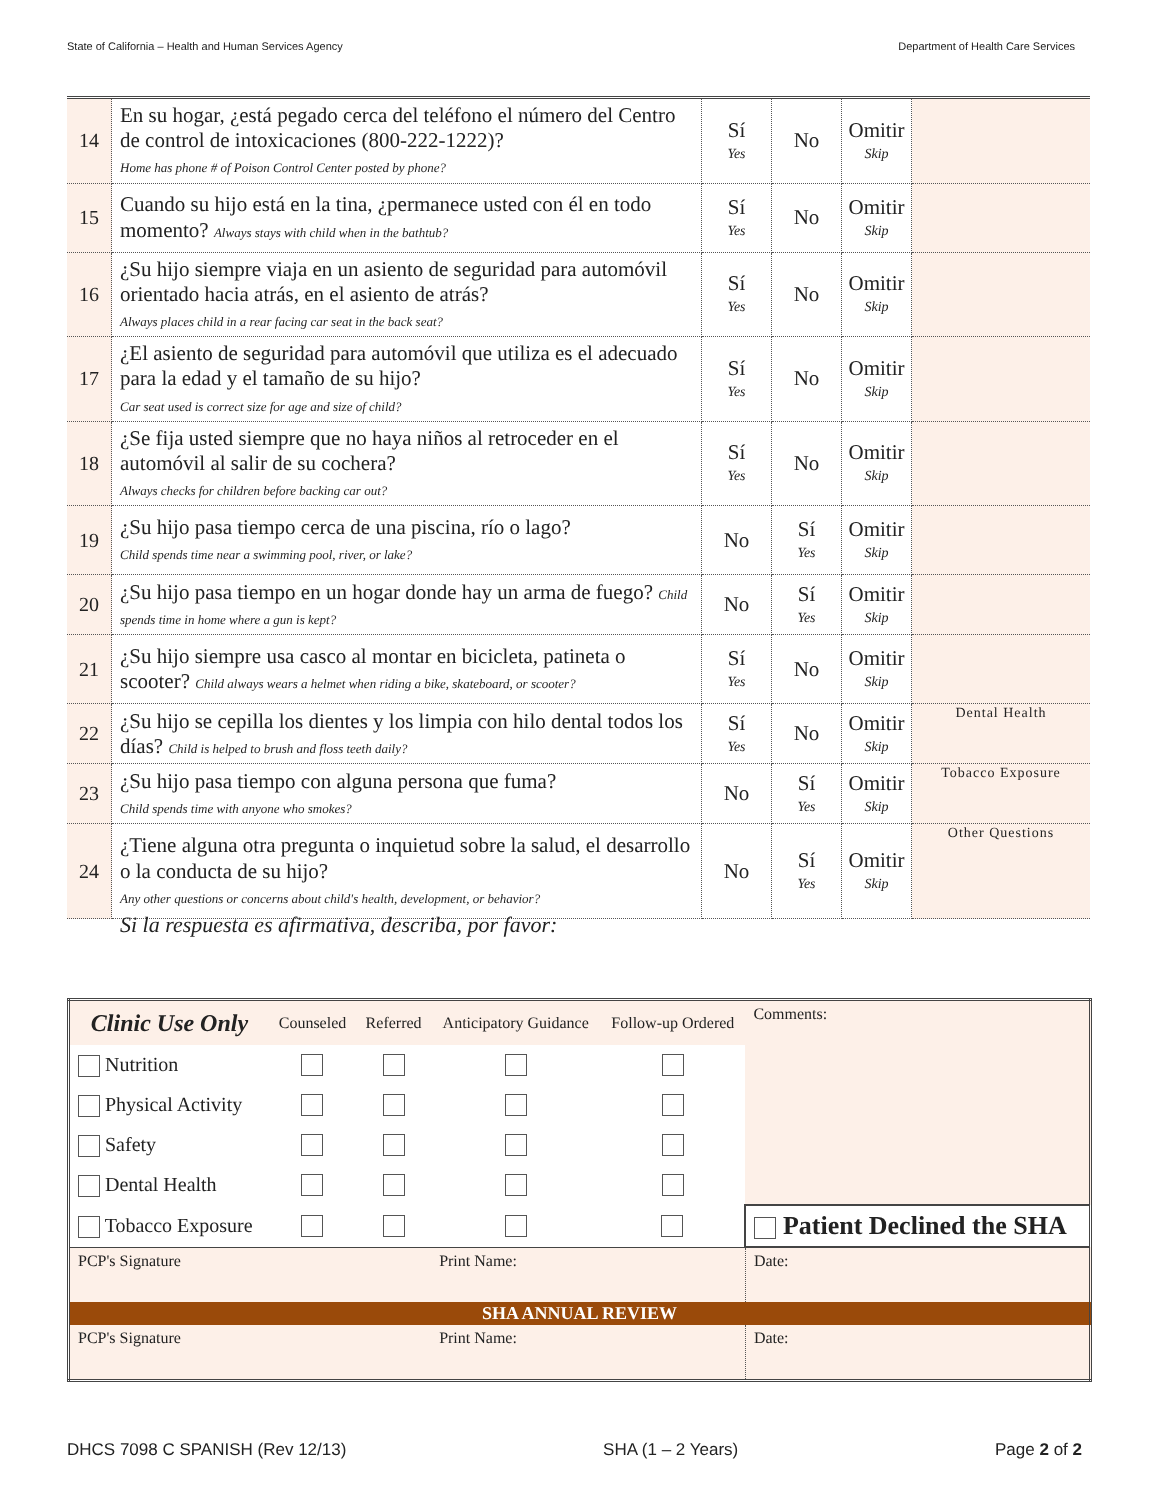State of California – Health and Human Services Agency Department of Health Care Services
| 14 | En su hogar, ¿está pegado cerca del teléfono el número del Centro de control de intoxicaciones (800-222-1222)? Home has phone # of Poison Control Center posted by phone? | Sí Yes | No | Omitir Skip | |
| 15 | Cuando su hijo está en la tina, ¿permanece usted con él en todo momento? Always stays with child when in the bathtub? | Sí Yes | No | Omitir Skip | |
| 16 | ¿Su hijo siempre viaja en un asiento de seguridad para automóvil orientado hacia atrás, en el asiento de atrás? Always places child in a rear facing car seat in the back seat? | Sí Yes | No | Omitir Skip | |
| 17 | ¿El asiento de seguridad para automóvil que utiliza es el adecuado para la edad y el tamaño de su hijo? Car seat used is correct size for age and size of child? | Sí Yes | No | Omitir Skip | |
| 18 | ¿Se fija usted siempre que no haya niños al retroceder en el automóvil al salir de su cochera? Always checks for children before backing car out? | Sí Yes | No | Omitir Skip | |
| 19 | ¿Su hijo pasa tiempo cerca de una piscina, río o lago? Child spends time near a swimming pool, river, or lake? | No | Sí Yes | Omitir Skip | |
| 20 | ¿Su hijo pasa tiempo en un hogar donde hay un arma de fuego? Child spends time in home where a gun is kept? | No | Sí Yes | Omitir Skip | |
| 21 | ¿Su hijo siempre usa casco al montar en bicicleta, patineta o scooter? Child always wears a helmet when riding a bike, skateboard, or scooter? | Sí Yes | No | Omitir Skip | |
| 22 | ¿Su hijo se cepilla los dientes y los limpia con hilo dental todos los días? Child is helped to brush and floss teeth daily? | Sí Yes | No | Omitir Skip | Dental Health |
| 23 | ¿Su hijo pasa tiempo con alguna persona que fuma? Child spends time with anyone who smokes? | No | Sí Yes | Omitir Skip | Tobacco Exposure |
| 24 | ¿Tiene alguna otra pregunta o inquietud sobre la salud, el desarrollo o la conducta de su hijo? Any other questions or concerns about child's health, development, or behavior? | No | Sí Yes | Omitir Skip | Other Questions |
Si la respuesta es afirmativa, describa, por favor:
| Clinic Use Only | Counseled | Referred | Anticipatory Guidance | Follow-up Ordered | Comments: | |
| Nutrition | | | | | | |
| Physical Activity | | | | | | |
| Safety | | | | | | |
| Dental Health | | | | | | |
| Tobacco Exposure | | | | | Patient Declined the SHA | |
| PCP's Signature | | | Print Name: | | | Date: |
| SHA ANNUAL REVIEW | | | | | | |
| PCP's Signature | | | Print Name: | | | Date: |
DHCS 7098 C SPANISH (Rev 12/13) SHA (1 – 2 Years) Page 2 of 2